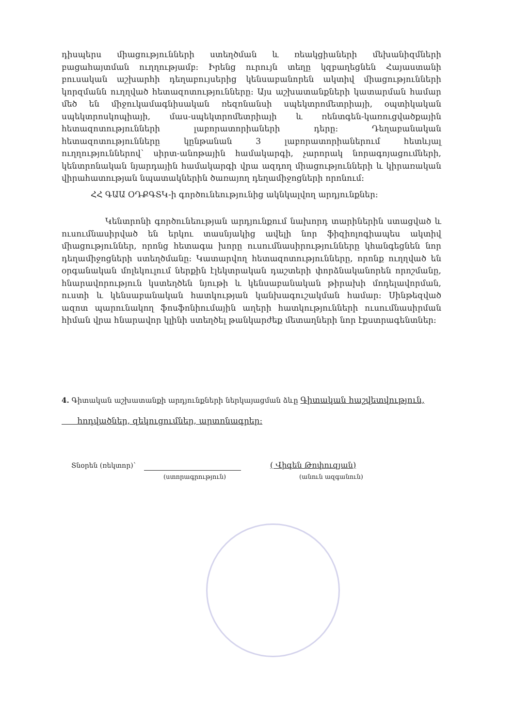դիսպերս միացությունների ստեղծման և ռեակցիաների մեխանիզմների բացահայտման ուղղությամբ: Իրենց ուրույն տեղը կզբաղեցնեն Հայաստանի բուսական աշխարհի դեղաբույսերից կենսաբանորեն ակտիվ միացությունների կորզմանն ուղղված հետազոտությունները: Այս աշխատանքների կատարման համար մեծ են միջուկամագնիսական ռեզոնանսի սպեկտրոմետրիայի, օպտիկական սպեկտրոսկոպիայի, մաս-սպեկտրոմետրիայի և ռենտգեն-կառուցվածքային հետազոտությունների լաբորատորիաների դերը: Դեղաբանական հետազոտությունները կընթանան 3 լաբորատորիաներում հետևյալ ուղղություններով՝ սիրտ-անոթային համակարգի, չարորակ նորագոյացումների, կենտրոնական նյարդային համակարգի վրա ազդող միացությունների և կիրառական վիրահատության նպատակներին ծառայող դեղամիջոցների որոնում:
ՀՀ ԳԱԱ ՕԴՔԳՏԿ-ի գործունեությունից ակնկալվող արդյունքներ:
Կենտրոնի գործունեության արդյունքում նախորդ տարիներին ստացված և ուսումնասիրված են երկու տասնյակից ավելի նոր ֆիզիոլոգիապես ակտիվ միացություններ, որոնց հետագա խորը ուսումնասիրությունները կհանգեցնեն նոր դեղամիջոցների ստեղծմանը: Կատարվող հետազոտությունները, որոնք ուղղված են օրգանական մոլեկուլում ներքին էլեկտրական դաշտերի փորձնականորեն որոշմանը, հնարավորություն կստեղծեն նյութի և կենսաբանական թիրախի մոդելավորման, ուստի և կենսաբանական հատկության կանխագուշակման համար: Սինթեզված ազոտ պարունակող ֆոսֆոնիումային աղերի հատկությունների ուսումնասիրման հիման վրա հնարավոր կլինի ստեղծել թանկարժեք մետաղների նոր էքստրագենտներ:
4. Գիտական աշխատանքի արդյունքների ներկայացման ձևը Գիտական հաշվետվություն,
հոդվածներ, զեկուցումներ, արտոնագրեր:
Տնօրեն (ռեկտոր)՝ ( Վիգեն Թոփուզյան)
(ստորագրություն) (անուն ազգանուն)